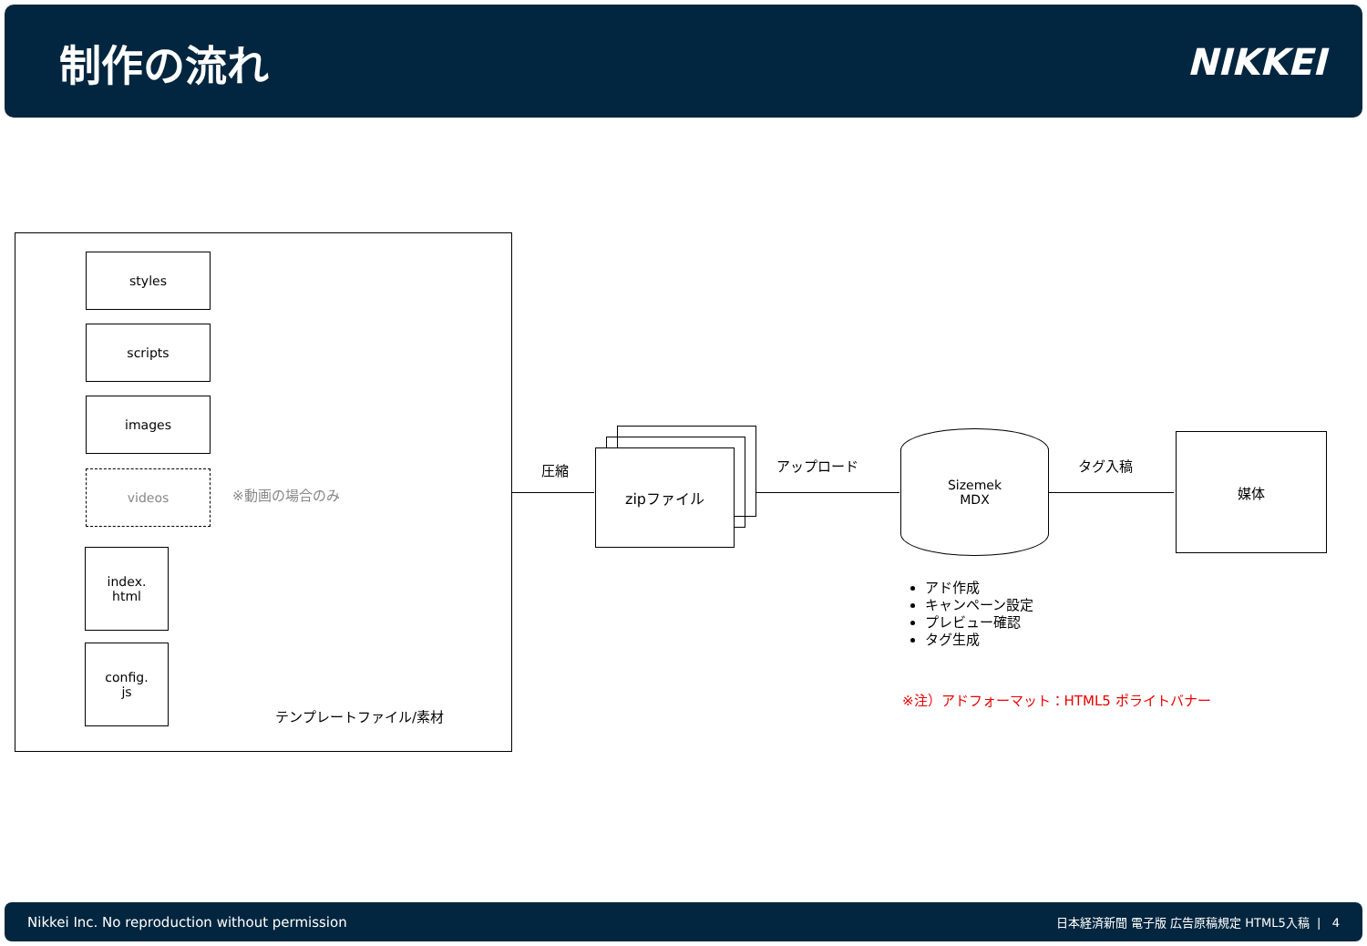制作の流れ NIKKEI
styles
scripts
images
videos
※動画の場合のみ
index.
html
config.
js
テンプレートファイル/素材
圧縮
zipファイル アップロード
Sizemek
MDX
タグ入稿
媒体
アド作成
キャンペーン設定
プレビュー確認
タグ生成
※注）アドフォーマット：HTML5 ポライトバナー
Nikkei Inc. No reproduction without permission 日本経済新聞 電子版 広告原稿規定 HTML5入稿 | 4